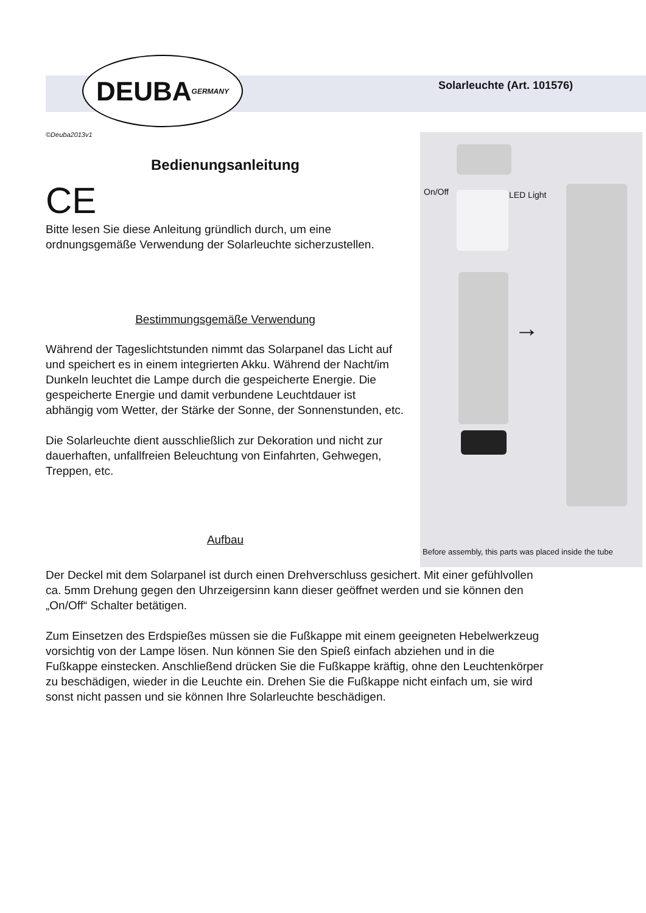DEUBA GERMANY
Solarleuchte (Art. 101576)
©Deuba2013v1
Bedienungsanleitung
CE
Bitte lesen Sie diese Anleitung gründlich durch, um eine ordnungsgemäße Verwendung der Solarleuchte sicherzustellen.
Bestimmungsgemäße Verwendung
Während der Tageslichtstunden nimmt das Solarpanel das Licht auf und speichert es in einem integrierten Akku. Während der Nacht/im Dunkeln leuchtet die Lampe durch die gespeicherte Energie. Die gespeicherte Energie und damit verbundene Leuchtdauer ist abhängig vom Wetter, der Stärke der Sonne, der Sonnenstunden, etc.
Die Solarleuchte dient ausschließlich zur Dekoration und nicht zur dauerhaften, unfallfreien Beleuchtung von Einfahrten, Gehwegen, Treppen, etc.
Aufbau
On/Off LED Light
→
Before assembly, this parts was placed inside the tube
Der Deckel mit dem Solarpanel ist durch einen Drehverschluss gesichert. Mit einer gefühlvollen ca. 5mm Drehung gegen den Uhrzeigersinn kann dieser geöffnet werden und sie können den „On/Off“ Schalter betätigen.
Zum Einsetzen des Erdspießes müssen sie die Fußkappe mit einem geeigneten Hebelwerkzeug vorsichtig von der Lampe lösen. Nun können Sie den Spieß einfach abziehen und in die Fußkappe einstecken. Anschließend drücken Sie die Fußkappe kräftig, ohne den Leuchtenkörper zu beschädigen, wieder in die Leuchte ein. Drehen Sie die Fußkappe nicht einfach um, sie wird sonst nicht passen und sie können Ihre Solarleuchte beschädigen.